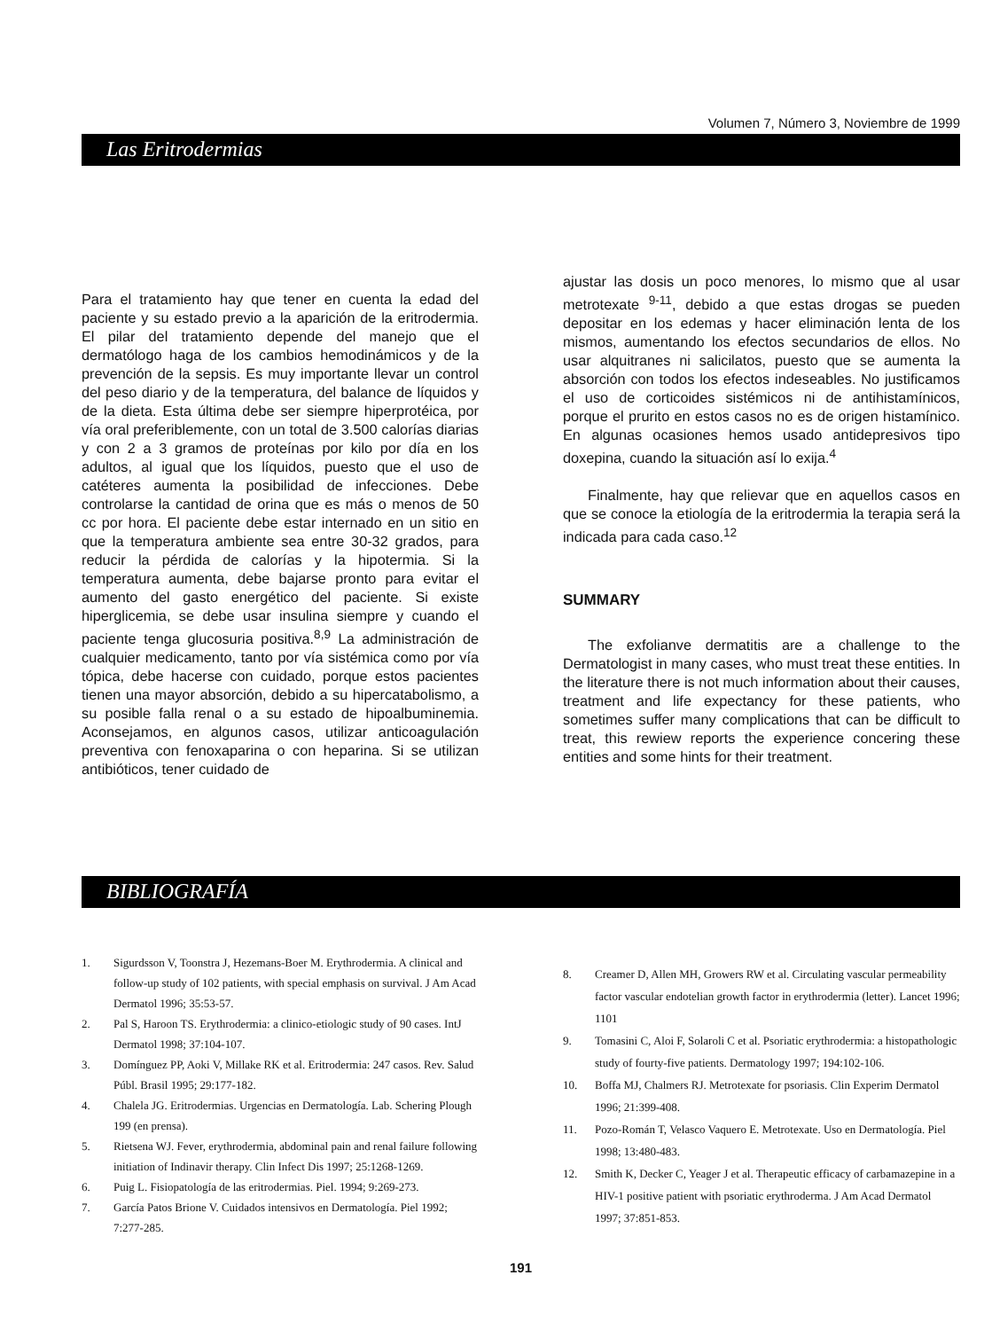Volumen 7, Número 3, Noviembre de 1999
Las Eritrodermias
Para el tratamiento hay que tener en cuenta la edad del paciente y su estado previo a la aparición de la eritrodermia. El pilar del tratamiento depende del manejo que el dermatólogo haga de los cambios hemodinámicos y de la prevención de la sepsis. Es muy importante llevar un control del peso diario y de la temperatura, del balance de líquidos y de la dieta. Esta última debe ser siempre hiperprotéica, por vía oral preferiblemente, con un total de 3.500 calorías diarias y con 2 a 3 gramos de proteínas por kilo por día en los adultos, al igual que los líquidos, puesto que el uso de catéteres aumenta la posibilidad de infecciones. Debe controlarse la cantidad de orina que es más o menos de 50 cc por hora. El paciente debe estar internado en un sitio en que la temperatura ambiente sea entre 30-32 grados, para reducir la pérdida de calorías y la hipotermia. Si la temperatura aumenta, debe bajarse pronto para evitar el aumento del gasto energético del paciente. Si existe hiperglicemia, se debe usar insulina siempre y cuando el paciente tenga glucosuria positiva.<sup>8,9</sup> La administración de cualquier medicamento, tanto por vía sistémica como por vía tópica, debe hacerse con cuidado, porque estos pacientes tienen una mayor absorción, debido a su hipercatabolismo, a su posible falla renal o a su estado de hipoalbuminemia. Aconsejamos, en algunos casos, utilizar anticoagulación preventiva con fenoxaparina o con heparina. Si se utilizan antibióticos, tener cuidado de
ajustar las dosis un poco menores, lo mismo que al usar metrotexate <sup>9-11</sup>, debido a que estas drogas se pueden depositar en los edemas y hacer eliminación lenta de los mismos, aumentando los efectos secundarios de ellos. No usar alquitranes ni salicilatos, puesto que se aumenta la absorción con todos los efectos indeseables. No justificamos el uso de corticoides sistémicos ni de antihistamínicos, porque el prurito en estos casos no es de origen histamínico. En algunas ocasiones hemos usado antidepresivos tipo doxepina, cuando la situación así lo exija.<sup>4</sup>
Finalmente, hay que relievar que en aquellos casos en que se conoce la etiología de la eritrodermia la terapia será la indicada para cada caso.<sup>12</sup>
SUMMARY
The exfolianve dermatitis are a challenge to the Dermatologist in many cases, who must treat these entities. In the literature there is not much information about their causes, treatment and life expectancy for these patients, who sometimes suffer many complications that can be difficult to treat, this rewiew reports the experience concering these entities and some hints for their treatment.
BIBLIOGRAFÍA
1. Sigurdsson V, Toonstra J, Hezemans-Boer M. Erythrodermia. A clinical and follow-up study of 102 patients, with special emphasis on survival. J Am Acad Dermatol 1996; 35:53-57.
2. Pal S, Haroon TS. Erythrodermia: a clinico-etiologic study of 90 cases. IntJ Dermatol 1998; 37:104-107.
3. Domínguez PP, Aoki V, Millake RK et al. Eritrodermia: 247 casos. Rev. Salud Públ. Brasil 1995; 29:177-182.
4. Chalela JG. Eritrodermias. Urgencias en Dermatología. Lab. Schering Plough 199 (en prensa).
5. Rietsena WJ. Fever, erythrodermia, abdominal pain and renal failure following initiation of Indinavir therapy. Clin Infect Dis 1997; 25:1268-1269.
6. Puig L. Fisiopatología de las eritrodermias. Piel. 1994; 9:269-273.
7. García Patos Brione V. Cuidados intensivos en Dermatología. Piel 1992; 7:277-285.
8. Creamer D, Allen MH, Growers RW et al. Circulating vascular permeability factor vascular endotelian growth factor in erythrodermia (letter). Lancet 1996; 1101
9. Tomasini C, Aloi F, Solaroli C et al. Psoriatic erythrodermia: a histopathologic study of fourty-five patients. Dermatology 1997; 194:102-106.
10. Boffa MJ, Chalmers RJ. Metrotexate for psoriasis. Clin Experim Dermatol 1996; 21:399-408.
11. Pozo-Román T, Velasco Vaquero E. Metrotexate. Uso en Dermatología. Piel 1998; 13:480-483.
12. Smith K, Decker C, Yeager J et al. Therapeutic efficacy of carbamazepine in a HIV-1 positive patient with psoriatic erythroderma. J Am Acad Dermatol 1997; 37:851-853.
191